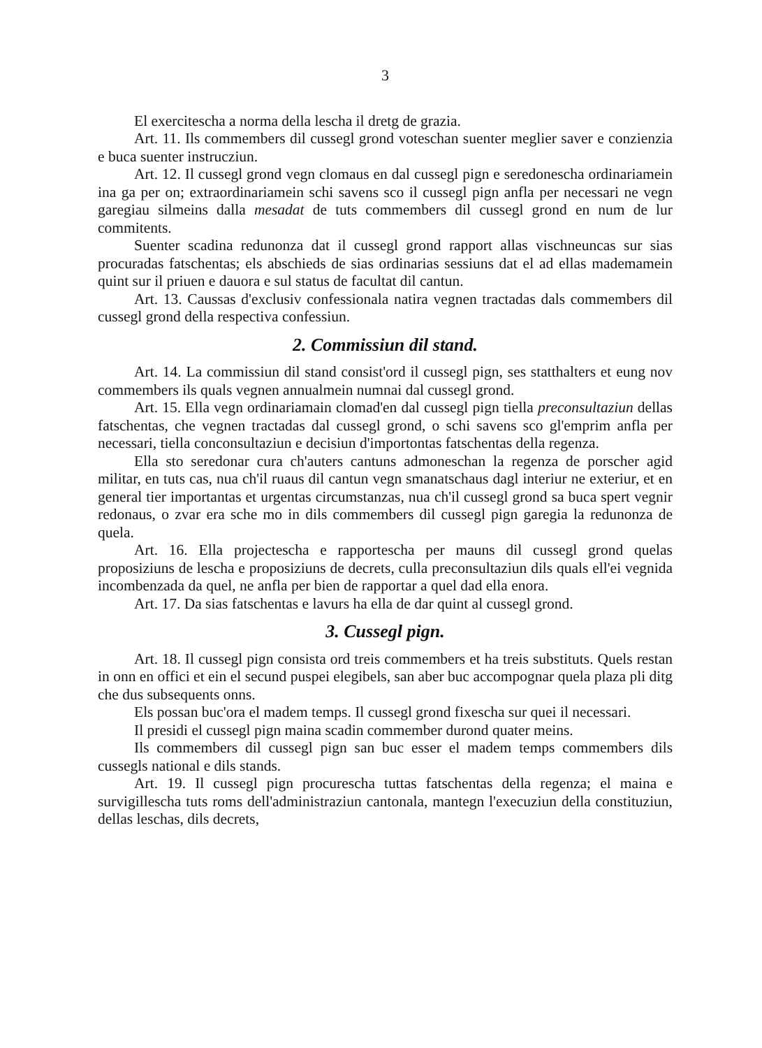3
El exercitescha a norma della lescha il dretg de grazia.
Art. 11. Ils commembers dil cussegl grond voteschan suenter meglier saver e conzienzia e buca suenter instrucziun.
Art. 12. Il cussegl grond vegn clomaus en dal cussegl pign e seredonescha ordinariamein ina ga per on; extraordinariamein schi savens sco il cussegl pign anfla per necessari ne vegn garegiau silmeins dalla mesadat de tuts commembers dil cussegl grond en num de lur commitents.
Suenter scadina redunonza dat il cussegl grond rapport allas vischneuncas sur sias procuradas fatschentas; els abschieds de sias ordinarias sessiuns dat el ad ellas mademamein quint sur il priuen e dauora e sul status de facultat dil cantun.
Art. 13. Caussas d'exclusiv confessionala natira vegnen tractadas dals commembers dil cussegl grond della respectiva confessiun.
2. Commissiun dil stand.
Art. 14. La commissiun dil stand consist'ord il cussegl pign, ses statthalters et eung nov commembers ils quals vegnen annualmein numnai dal cussegl grond.
Art. 15. Ella vegn ordinariamain clomad'en dal cussegl pign tiella preconsultaziun dellas fatschentas, che vegnen tractadas dal cussegl grond, o schi savens sco gl'emprim anfla per necessari, tiella conconsultaziun e decisiun d'importontas fatschentas della regenza.
Ella sto seredonar cura ch'auters cantuns admoneschan la regenza de porscher agid militar, en tuts cas, nua ch'il ruaus dil cantun vegn smanatschaus dagl interiur ne exteriur, et en general tier importantas et urgentas circumstanzas, nua ch'il cussegl grond sa buca spert vegnir redonaus, o zvar era sche mo in dils commembers dil cussegl pign garegia la redunonza de quela.
Art. 16. Ella projectescha e rapportescha per mauns dil cussegl grond quelas proposiziuns de lescha e proposiziuns de decrets, culla preconsultaziun dils quals ell'ei vegnida incombenzada da quel, ne anfla per bien de rapportar a quel dad ella enora.
Art. 17. Da sias fatschentas e lavurs ha ella de dar quint al cussegl grond.
3. Cussegl pign.
Art. 18. Il cussegl pign consista ord treis commembers et ha treis substituts. Quels restan in onn en offici et ein el secund puspei elegibels, san aber buc accompognar quela plaza pli ditg che dus subsequents onns.
Els possan buc'ora el madem temps. Il cussegl grond fixescha sur quei il necessari.
Il presidi el cussegl pign maina scadin commember durond quater meins.
Ils commembers dil cussegl pign san buc esser el madem temps commembers dils cussegls national e dils stands.
Art. 19. Il cussegl pign procurescha tuttas fatschentas della regenza; el maina e survigillescha tuts roms dell'administraziun cantonala, mantegn l'execuziun della constituziun, dellas leschas, dils decrets,